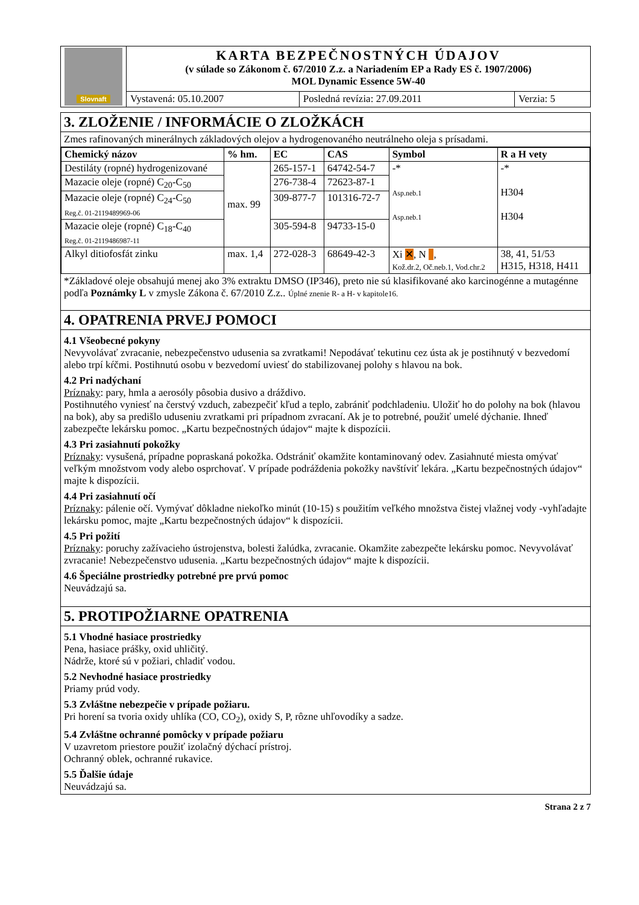| Slovnaft | KARTA BEZPEČNOSTNÝCH ÚDAJOV (v súlade so Zákonom č. 67/2010 Z.z. a Nariadením EP a Rady ES č. 1907/2006) MOL Dynamic Essence 5W-40 | | |
| | Vystavená: 05.10.2007 | Posledná revízia: 27.09.2011 | Verzia: 5 |
3. ZLOŽENIE / INFORMÁCIE O ZLOŽKÁCH
Zmes rafinovaných minerálnych základových olejov a hydrogenovaného neutrálneho oleja s prísadami.
| Chemický názov | % hm. | EC | CAS | Symbol | R a H vety |
| --- | --- | --- | --- | --- | --- |
| Destiláty (ropné) hydrogenizované | max. 99 | 265-157-1 | 64742-54-7 | -* Asp.neb.1 Asp.neb.1 | -* H304 H304 |
| Mazacie oleje (ropné) C<sub>20</sub>-C<sub>50</sub> | | 276-738-4 | 72623-87-1 | | |
| Mazacie oleje (ropné) C<sub>24</sub>-C<sub>50</sub> Reg.č. 01-2119489969-06 | | 309-877-7 | 101316-72-7 | | |
| Mazacie oleje (ropné) C<sub>18</sub>-C<sub>40</sub> Reg.č. 01-2119486987-11 | | 305-594-8 | 94733-15-0 | | |
| Alkyl ditiofosfát zinku | max. 1,4 | 272-028-3 | 68649-42-3 | Xi ✕ , N , Kož.dr.2, Oč.neb.1, Vod.chr.2 | 38, 41, 51/53 H315, H318, H411 |
*Základové oleje obsahujú menej ako 3% extraktu DMSO (IP346), preto nie sú klasifikované ako karcinogénne a mutagénne podľa Poznámky L v zmysle Zákona č. 67/2010 Z.z.. Úplné znenie R- a H- v kapitole16.
4. OPATRENIA PRVEJ POMOCI
4.1 Všeobecné pokyny
Nevyvolávať zvracanie, nebezpečenstvo udusenia sa zvratkami! Nepodávať tekutinu cez ústa ak je postihnutý v bezvedomí alebo trpí kŕčmi. Postihnutú osobu v bezvedomí uviesť do stabilizovanej polohy s hlavou na bok.
4.2 Pri nadýchaní
Príznaky: pary, hmla a aerosóly pôsobia dusivo a dráždivo.
Postihnutého vyniesť na čerstvý vzduch, zabezpečiť kľud a teplo, zabrániť podchladeniu. Uložiť ho do polohy na bok (hlavou na bok), aby sa predišlo uduseniu zvratkami pri prípadnom zvracaní. Ak je to potrebné, použiť umelé dýchanie. Ihneď zabezpečte lekársku pomoc. „Kartu bezpečnostných údajov“ majte k dispozícii.
4.3 Pri zasiahnutí pokožky
Príznaky: vysušená, prípadne popraskaná pokožka. Odstrániť okamžite kontaminovaný odev. Zasiahnuté miesta omývať veľkým množstvom vody alebo osprchovať. V prípade podráždenia pokožky navštíviť lekára. „Kartu bezpečnostných údajov“ majte k dispozícii.
4.4 Pri zasiahnutí očí
Príznaky: pálenie očí. Vymývať dôkladne niekoľko minút (10-15) s použitím veľkého množstva čistej vlažnej vody -vyhľadajte lekársku pomoc, majte „Kartu bezpečnostných údajov“ k dispozícii.
4.5 Pri požití
Príznaky: poruchy zažívacieho ústrojenstva, bolesti žalúdka, zvracanie. Okamžite zabezpečte lekársku pomoc. Nevyvolávať zvracanie! Nebezpečenstvo udusenia. „Kartu bezpečnostných údajov“ majte k dispozícii.
4.6 Špeciálne prostriedky potrebné pre prvú pomoc
Neuvádzajú sa.
5. PROTIPOŽIARNE OPATRENIA
5.1 Vhodné hasiace prostriedky
Pena, hasiace prášky, oxid uhličitý.
Nádrže, ktoré sú v požiari, chladiť vodou.
5.2 Nevhodné hasiace prostriedky
Priamy prúd vody.
5.3 Zvláštne nebezpečie v prípade požiaru.
Pri horení sa tvoria oxidy uhlíka (CO, CO<sub>2</sub>), oxidy S, P, rôzne uhľovodíky a sadze.
5.4 Zvláštne ochranné pomôcky v prípade požiaru
V uzavretom priestore použiť izolačný dýchací prístroj.
Ochranný oblek, ochranné rukavice.
5.5 Ďalšie údaje
Neuvádzajú sa.
Strana 2 z 7